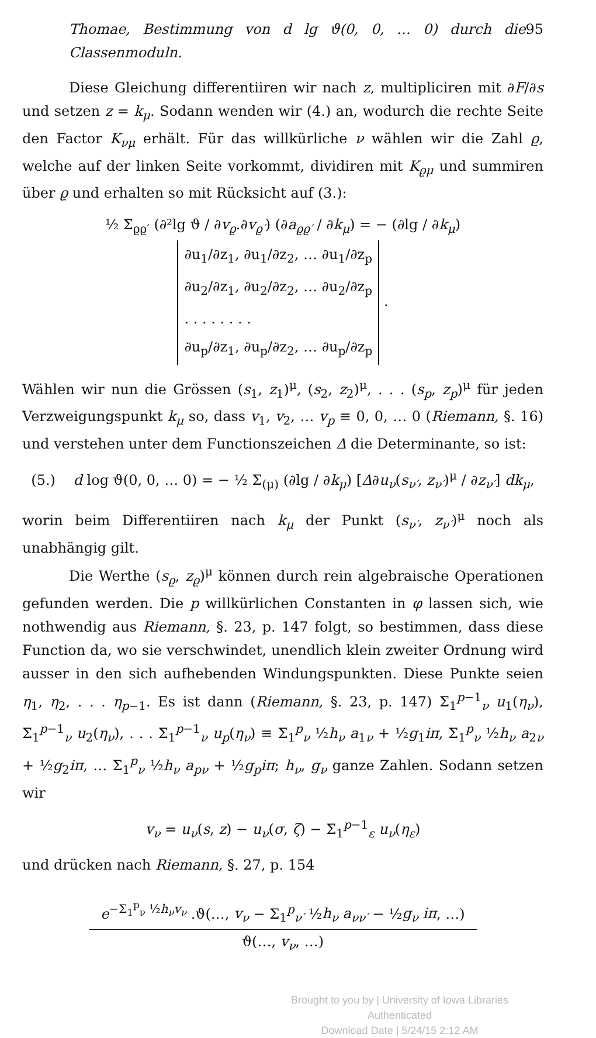Thomae, Bestimmung von d lg ϑ(0, 0, … 0) durch die Classenmoduln. 95
Diese Gleichung differentiiren wir nach z, multipliciren mit ∂F/∂s und setzen z = k<sub>μ</sub>. Sodann wenden wir (4.) an, wodurch die rechte Seite den Factor K<sub>νμ</sub> erhält. Für das willkürliche ν wählen wir die Zahl ϱ, welche auf der linken Seite vorkommt, dividiren mit K<sub>ϱμ</sub> und summiren über ϱ und erhalten so mit Rücksicht auf (3.):
½ Σ<sub>ϱϱ′</sub> (∂²lg ϑ / ∂v<sub>ϱ</sub>.∂v<sub>ϱ′</sub>) (∂a<sub>ϱϱ′</sub> / ∂k<sub>μ</sub>) = − (∂lg / ∂k<sub>μ</sub>) ∂u<sub>1</sub>/∂z<sub>1</sub>, ∂u<sub>1</sub>/∂z<sub>2</sub>, … ∂u<sub>1</sub>/∂z<sub>p</sub>
∂u<sub>2</sub>/∂z<sub>1</sub>, ∂u<sub>2</sub>/∂z<sub>2</sub>, … ∂u<sub>2</sub>/∂z<sub>p</sub>
. . . . . . . .
∂u<sub>p</sub>/∂z<sub>1</sub>, ∂u<sub>p</sub>/∂z<sub>2</sub>, … ∂u<sub>p</sub>/∂z<sub>p</sub> .
Wählen wir nun die Grössen (s<sub>1</sub>, z<sub>1</sub>)<sup>μ</sup>, (s<sub>2</sub>, z<sub>2</sub>)<sup>μ</sup>, . . . (s<sub>p</sub>, z<sub>p</sub>)<sup>μ</sup> für jeden Verzweigungspunkt k<sub>μ</sub> so, dass v<sub>1</sub>, v<sub>2</sub>, … v<sub>p</sub> ≡ 0, 0, … 0 (Riemann, §. 16) und verstehen unter dem Functionszeichen Δ die Determinante, so ist:
(5.) d log ϑ(0, 0, … 0) = − ½ Σ<sub>(μ)</sub> (∂lg / ∂k<sub>μ</sub>) [Δ∂u<sub>ν</sub>(s<sub>ν′</sub>, z<sub>ν′</sub>)<sup>μ</sup> / ∂z<sub>ν′</sub>] dk<sub>μ</sub>,
worin beim Differentiiren nach k<sub>μ</sub> der Punkt (s<sub>ν′</sub>, z<sub>ν′</sub>)<sup>μ</sup> noch als unabhängig gilt.
Die Werthe (s<sub>ϱ</sub>, z<sub>ϱ</sub>)<sup>μ</sup> können durch rein algebraische Operationen gefunden werden. Die p willkürlichen Constanten in φ lassen sich, wie nothwendig aus Riemann, §. 23, p. 147 folgt, so bestimmen, dass diese Function da, wo sie verschwindet, unendlich klein zweiter Ordnung wird ausser in den sich aufhebenden Windungspunkten. Diese Punkte seien η<sub>1</sub>, η<sub>2</sub>, . . . η<sub>p−1</sub>. Es ist dann (Riemann, §. 23, p. 147) Σ<sub>1</sub><sup>p−1</sup><sub>ν</sub> u<sub>1</sub>(η<sub>ν</sub>), Σ<sub>1</sub><sup>p−1</sup><sub>ν</sub> u<sub>2</sub>(η<sub>ν</sub>), . . . Σ<sub>1</sub><sup>p−1</sup><sub>ν</sub> u<sub>p</sub>(η<sub>ν</sub>) ≡ Σ<sub>1</sub><sup>p</sup><sub>ν</sub> ½h<sub>ν</sub> a<sub>1ν</sub> + ½g<sub>1</sub>iπ, Σ<sub>1</sub><sup>p</sup><sub>ν</sub> ½h<sub>ν</sub> a<sub>2ν</sub> + ½g<sub>2</sub>iπ, … Σ<sub>1</sub><sup>p</sup><sub>ν</sub> ½h<sub>ν</sub> a<sub>pν</sub> + ½g<sub>p</sub> iπ; h<sub>ν</sub>, g<sub>ν</sub> ganze Zahlen. Sodann setzen wir
v<sub>ν</sub> = u<sub>ν</sub>(s, z) − u<sub>ν</sub>(σ, ζ) − Σ<sub>1</sub><sup>p−1</sup><sub>ε</sub> u<sub>ν</sub>(η<sub>ε</sub>)
und drücken nach Riemann, §. 27, p. 154
e<sup>−Σ<sub>1</sub><sup>p</sup><sub>ν</sub> ½h<sub>ν</sub>v<sub>ν</sub></sup> .ϑ(…, v<sub>ν</sub> − Σ<sub>1</sub><sup>p</sup><sub>ν′</sub> ½h<sub>ν</sub> a<sub>νν′</sub> − ½g<sub>ν</sub> iπ, …)
ϑ(…, v<sub>ν</sub>, …)
Brought to you by | University of Iowa Libraries
Authenticated
Download Date | 5/24/15 2:12 AM